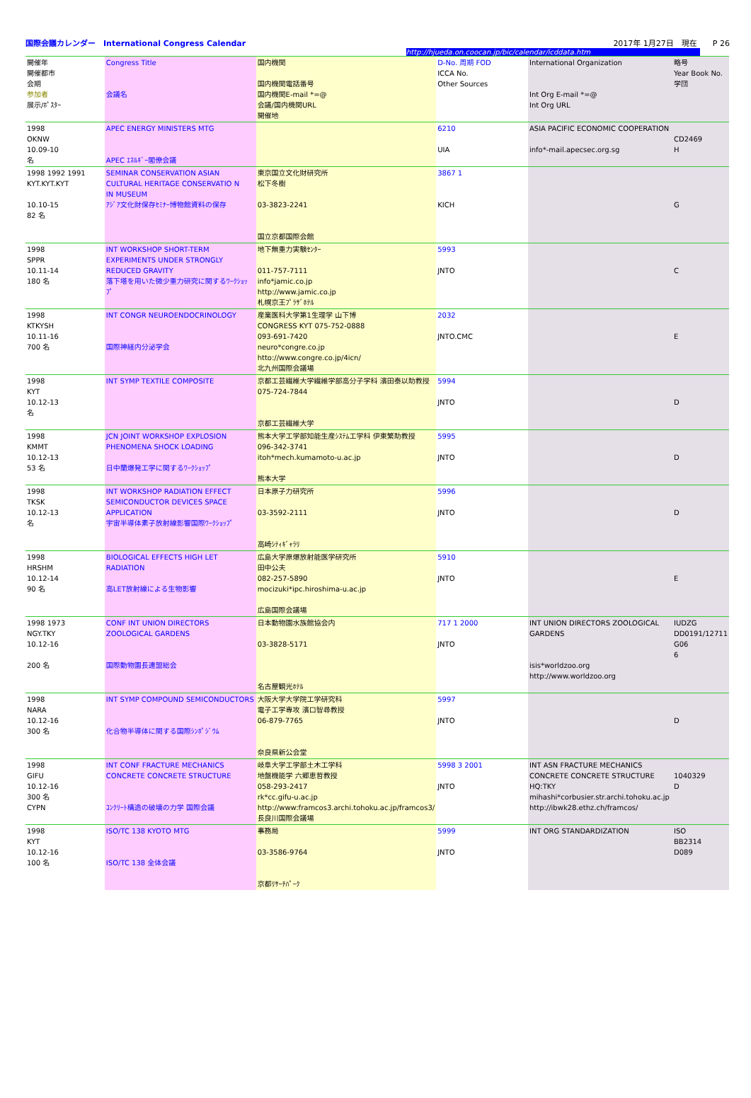国際会議カレンダー　International Congress Calendar 2017年 1月27日　現在　　P 26
http://hjueda.on.coocan.jp/bic/calendar/icddata.htm
| 開催年 開催都市 会期 参加者 展示/ﾎﾟｽﾀｰ | Congress Title 会議名 | 国内機関 国内機関電話番号 国内機関E-mail *=@ 会議/国内機関URL 開催地 | D-No. 周期 FOD ICCA No. Other Sources | International Organization Int Org E-mail *=@ Int Org URL | 略号 Year Book No. 学団 |
| 1998 OKNW 10.09-10 名 | APEC ENERGY MINISTERS MTG APEC ｴﾈﾙｷﾞｰ閣僚会議 | | 6210 UIA | ASIA PACIFIC ECONOMIC COOPERATION info*-mail.apecsec.org.sg | CD2469 H |
| 1998 1992 1991 KYT.KYT.KYT 10.10-15 82 名 | SEMINAR CONSERVATION ASIAN CULTURAL HERITAGE CONSERVATIO N IN MUSEUM ｱｼﾞｱ文化財保存ｾﾐﾅｰ博物館資料の保存 | 東京国立文化財研究所 松下冬樹 03-3823-2241 国立京都国際会館 | 3867 1 KICH | | G |
| 1998 SPPR 10.11-14 180 名 | INT WORKSHOP SHORT-TERM EXPERIMENTS UNDER STRONGLY REDUCED GRAVITY 落下塔を用いた微少重力研究に関するﾜｰｸｼｮｯﾌﾟ | 地下無重力実験ｾﾝﾀｰ 011-757-7111 info*jamic.co.jp http://www.jamic.co.jp 札幌京王ﾌﾟﾗｻﾞﾎﾃﾙ | 5993 JNTO | | C |
| 1998 KTKYSH 10.11-16 700 名 | INT CONGR NEUROENDOCRINOLOGY 国際神経内分泌学会 | 産業医科大学第1生理学 山下博 CONGRESS KYT 075-752-0888 093-691-7420 neuro*congre.co.jp htto://www.congre.co.jp/4icn/ 北九州国際会議場 | 2032 JNTO.CMC | | E |
| 1998 KYT 10.12-13 名 | INT SYMP TEXTILE COMPOSITE | 京都工芸繊維大学繊維学部高分子学科 濱田泰以助教授 075-724-7844 京都工芸繊維大学 | 5994 JNTO | | D |
| 1998 KMMT 10.12-13 53 名 | JCN JOINT WORKSHOP EXPLOSION PHENOMENA SHOCK LOADING 日中蘭爆発工学に関するﾜｰｸｼｮｯﾌﾟ | 熊本大学工学部知能生産ｼｽﾃﾑ工学科 伊東繁助教授 096-342-3741 itoh*mech.kumamoto-u.ac.jp 熊本大学 | 5995 JNTO | | D |
| 1998 TKSK 10.12-13 名 | INT WORKSHOP RADIATION EFFECT SEMICONDUCTOR DEVICES SPACE APPLICATION 宇宙半導体素子放射線影響国際ﾜｰｸｼｮｯﾌﾟ | 日本原子力研究所 03-3592-2111 高崎ｼﾃｨｷﾞｬﾗﾘ | 5996 JNTO | | D |
| 1998 HRSHM 10.12-14 90 名 | BIOLOGICAL EFFECTS HIGH LET RADIATION 高LET放射線による生物影響 | 広島大学原爆放射能医学研究所 田中公夫 082-257-5890 mocizuki*ipc.hiroshima-u.ac.jp 広島国際会議場 | 5910 JNTO | | E |
| 1998 1973 NGY.TKY 10.12-16 200 名 | CONF INT UNION DIRECTORS ZOOLOGICAL GARDENS 国際動物園長連盟総会 | 日本動物園水族館協会内 03-3828-5171 名古屋観光ﾎﾃﾙ | 717 1 2000 JNTO | INT UNION DIRECTORS ZOOLOGICAL GARDENS isis*worldzoo.org http://www.worldzoo.org | IUDZG DD0191/12711 G06 6 |
| 1998 NARA 10.12-16 300 名 | INT SYMP COMPOUND SEMICONDUCTORS 化合物半導体に関する国際ｼﾝﾎﾟｼﾞｳﾑ | 大阪大学大学院工学研究科 電子工学専攻 濱口智尋教授 06-879-7765 奈良県新公会堂 | 5997 JNTO | | D |
| 1998 GIFU 10.12-16 300 名 CYPN | INT CONF FRACTURE MECHANICS CONCRETE CONCRETE STRUCTURE ｺﾝｸﾘｰﾄ構造の破壊の力学 国際会議 | 岐阜大学工学部土木工学科 地盤機能学 六郷恵哲教授 058-293-2417 rk*cc.gifu-u.ac.jp http://www:framcos3.archi.tohoku.ac.jp/framcos3/ 長良川国際会議場 | 5998 3 2001 JNTO | INT ASN FRACTURE MECHANICS CONCRETE CONCRETE STRUCTURE HQ:TKY mihashi*corbusier.str.archi.tohoku.ac.jp http://ibwk28.ethz.ch/framcos/ | 1040329 D |
| 1998 KYT 10.12-16 100 名 | ISO/TC 138 KYOTO MTG ISO/TC 138 全体会議 | 事務局 03-3586-9764 京都ﾘｻｰﾁﾊﾟｰｸ | 5999 JNTO | INT ORG STANDARDIZATION | ISO BB2314 D089 |